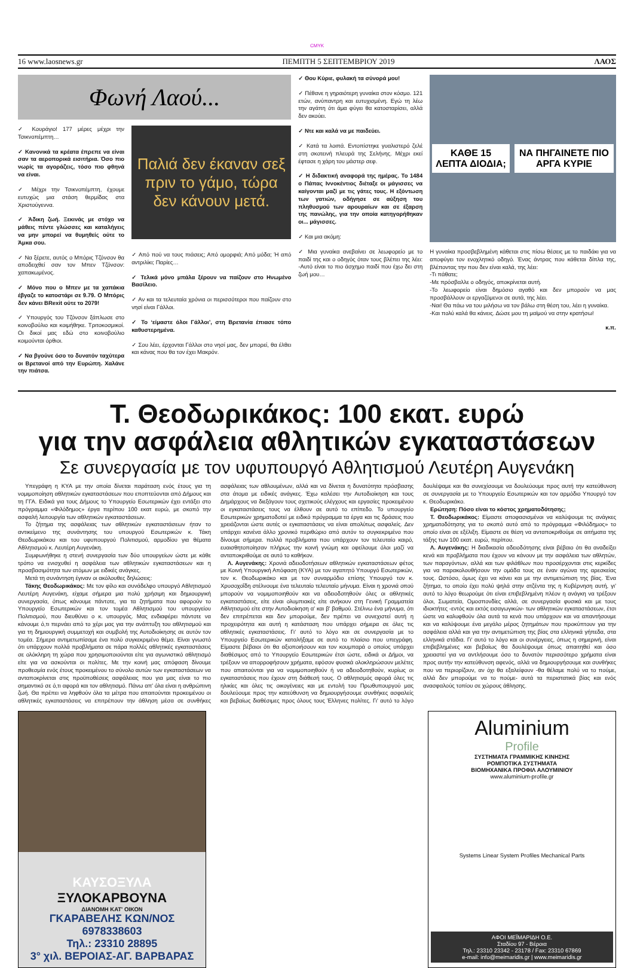CMYK
16 www.laosnews.gr ΠΕΜΠΤΗ 5 ΣΕΠΤΕΜΒΡΙΟΥ 2019 ΛΑΟΣ
Φωνή Λαού...
✓ Κουράγιο! 177 μέρες μέχρι την Τσικνοπέμπτη…
✓ Κανονικά τα κρέατα έπρεπε να είναι σαν τα αεροπορικά εισιτήρια. Όσο πιο νωρίς τα αγοράζεις, τόσο πιο φθηνά να είναι.
✓ Μέχρι την Τσικνοπέμπτη, έχουμε ευτυχώς μια στάση θερμίδας στα Χριστούγεννα.
✓ Άδικη ζωή. Ξεκινάς με στόχο να μάθεις πέντε γλώσσες και καταλήγεις να μην μπορεί να θυμηθείς ούτε το Άμκα σου.
✓ Να ξέρετε, αυτός ο Μπόρις Τζόνσον θα αποδειχθεί σαν τον Μπεν Τζόνσον: χαπακωμένος.
✓ Μόνο που ο Μπεν με τα χαπάκια έβγαζε το κατοστάρι σε 9.79. Ο Μπόρις δεν κάνει BRexit ούτε το 2079!
✓ Υπουργός του Τζόνσον ξάπλωσε στο κοινοβούλιο και κοιμήθηκε. Τριτοκοσμικοί. Οι δικοί μας εδώ στο κοινοβούλιο κοιμούνται όρθιοι.
✓ Να βγούνε όσο το δυνατόν ταχύτερα οι Βρετανοί από την Ευρώπη. Χαλάνε την πιάτσα.
Παλιά δεν έκαναν σεξ πριν το γάμο, τώρα δεν κάνουν μετά.
✓ Από πού να τους πιάσεις; Από ομορφιά; Από μόδα; Ή από αντριλίκι; Παρίες…
✓ Τελικά μόνο μπάλα ξέρουν να παίζουν στο Ηνωμένο Βασίλειο.
✓ Αν και τα τελευταία χρόνια οι περισσότεροι που παίζουν στο νησί είναι Γάλλοι.
✓ Το ‘είμαστε όλοι Γάλλοι’, στη Βρετανία έπιασε τόπο καθυστερημένα.
✓ Σου λέει, έρχονται Γάλλοι στο νησί μας, δεν μπορεί, θα έλθει και κάνας που θα τον έχει Μακρόν.
✓ Θου Κύριε, φυλακή τα σύνορά μου!
✓ Πέθανε η γηραιότερη γυναίκα στον κόσμο. 121 ετών, ανύπαντρη και ευτυχισμένη. Εγώ τη λέω την αγάπη ότι άμα φύγει θα κατοσταρίσει, αλλά δεν ακούει.
✓ Ντε και καλά να με παιδεύει.
✓ Κατά τα λοιπά. Εντοπίστηκε γυαλιστερό ζελέ στη σκοτεινή πλευρά της Σελήνης. Μέχρι εκεί έφτασε η χάρη του μάστερ σεφ.
✓ Η διδακτική αναφορά της ημέρας. Το 1484 ο Πάπας Ιννοκέντιος διέταξε οι μάγισσες να καίγονται μαζί με τις γάτες τους. Η εξόντωση των γατιών, οδήγησε σε αύξηση του πληθυσμού των αρουραίων και σε έξαρση της πανώλης, για την οποία κατηγορήθηκαν οι... μάγισσες.
✓ Και μια ακόμη:
✓ Μια γυναίκα ανεβαίνει σε λεωφορείο με το παιδί της και ο οδηγός όταν τους βλέπει της λέει: -Αυτό είναι το πιο άσχημο παιδί που έχω δει στη ζωή μου…
ΚΑΘΕ 15 ΛΕΠΤΑ ΔΙΟΔΙΑ; ΝΑ ΠΗΓΑΙΝΕΤΕ ΠΙΟ ΑΡΓΑ ΚΥΡΙΕ
Η γυναίκα προσβεβλημένη κάθεται στις πίσω θέσεις με το παιδάκι για να αποφύγει τον ενοχλητικό οδηγό. Ένας άντρας που κάθεται δίπλα της, βλέποντας την που δεν είναι καλά, της λέει:
-Τι πάθατε;
-Με πρόσβαλλε ο οδηγός, αποκρίνεται αυτή.
-Το λεωφορείο είναι δημόσιο αγαθό και δεν μπορούν να μας προσβάλλουν οι εργαζόμενοι σε αυτά, της λέει.
-Ναι! Θα πάω να του μιλήσω να τον βάλω στη θέση του, λέει η γυναίκα.
-Και πολύ καλά θα κάνεις. Δώσε μου τη μαϊμού να στην κρατήσω!
κ.π.
Τ. Θεοδωρικάκος: 100 εκατ. ευρώ
για την ασφάλεια αθλητικών εγκαταστάσεων
Σε συνεργασία με τον υφυπουργό Αθλητισμού Λευτέρη Αυγενάκη
Υπεγράφη η ΚΥΑ με την οποία δίνεται παράταση ενός έτους για τη νομιμοποίηση αθλητικών εγκαταστάσεων που εποπτεύονται από Δήμους και τη ΓΓΑ. Ειδικά για τους Δήμους το Υπουργείο Εσωτερικών έχει εντάξει στο πρόγραμμα «Φιλόδημος» έργα περίπου 100 εκατ ευρώ, με σκοπό την ασφαλή λειτουργία των αθλητικών εγκαταστάσεων.
Το ζήτημα της ασφάλειας των αθλητικών εγκαταστάσεων ήταν το αντικείμενο της συνάντησης του υπουργού Εσωτερικών κ. Τάκη Θεοδωρικάκου και του υφυπουργού Πολιτισμού, αρμοδίου για θέματα Αθλητισμού κ. Λευτέρη Αυγενάκη.
Συμφωνήθηκε η στενή συνεργασία των δύο υπουργείων ώστε με κάθε τρόπο να ενισχυθεί η ασφάλεια των αθλητικών εγκαταστάσεων και η προσβασιμότητα των ατόμων με ειδικές ανάγκες.
Μετά τη συνάντηση έγιναν οι ακόλουθες δηλώσεις:
Τάκης Θεοδωρικάκος: Με τον φίλο και συνάδελφο υπουργό Αθλητισμού Λευτέρη Αυγενάκη, είχαμε σήμερα μια πολύ χρήσιμη και δημιουργική συνεργασία, όπως κάνουμε πάντοτε, για τα ζητήματα που αφορούν το Υπουργείο Εσωτερικών και τον τομέα Αθλητισμού του υπουργείου Πολιτισμού, που διευθύνει ο κ. υπουργός. Μας ενδιαφέρει πάντοτε να κάνουμε ό,τι περνάει από το χέρι μας για την ανάπτυξη του αθλητισμού και για τη δημιουργική συμμετοχή και συμβολή της Αυτοδιοίκησης σε αυτόν τον τομέα. Σήμερα αντιμετωπίσαμε ένα πολύ συγκεκριμένο θέμα. Είναι γνωστό ότι υπάρχουν πολλά προβλήματα σε πάρα πολλές αθλητικές εγκαταστάσεις σε ολόκληρη τη χώρα που χρησιμοποιούνται είτε για αγωνιστικό αθλητισμό είτε για να ασκούνται οι πολίτες. Με την κοινή μας απόφαση δίνουμε προθεσμία ενός έτους προκειμένου το σύνολο αυτών των εγκαταστάσεων να ανταποκρίνεται στις προϋποθέσεις ασφάλειας που για μας είναι το πιο σημαντικό σε ό,τι αφορά και τον αθλητισμό. Πάνω απ' όλα είναι η ανθρώπινη ζωή. Θα πρέπει να ληφθούν όλα τα μέτρα που απαιτούνται προκειμένου οι αθλητικές εγκαταστάσεις να επιτρέπουν την άθληση μέσα σε συνθήκες ασφάλειας των αθλουμένων, αλλά και να δίνεται η δυνατότητα πρόσβασης στα άτομα με ειδικές ανάγκες. Έχω καλέσει την Αυτοδιοίκηση και τους Δημάρχους να διεξάγουν τους σχετικούς ελέγχους και εργασίες προκειμένου οι εγκαταστάσεις τους να έλθουν σε αυτό το επίπεδο. Το υπουργείο Εσωτερικών χρηματοδοτεί με ειδικό πρόγραμμα τα έργα και τις δράσεις που χρειάζονται ώστε αυτές οι εγκαταστάσεις να είναι απολύτως ασφαλείς. Δεν υπάρχει κανένα άλλο χρονικό περιθώριο από αυτόν το συγκεκριμένο που δίνουμε σήμερα. πολλά προβλήματα που υπάρχουν τον τελευταίο καιρό, ευαισθητοποίησαν πλήρως την κοινή γνώμη και οφείλουμε όλοι μαζί να ανταποκριθούμε σε αυτό το καθήκον.
Λ. Αυγενάκης: Χρονιά αδειοδοτήσεων αθλητικών εγκαταστάσεων φέτος με Κοινή Υπουργική Απόφαση (ΚΥΑ) με τον αγαπητό Υπουργό Εσωτερικών, τον κ. Θεοδωρικάκο και με τον συναρμόδιο επίσης Υπουργό τον κ. Χρυσοχοΐδη στέλνουμε ένα τελευταίο τελευταίο μήνυμα. Είναι η χρονιά οπού μπορούν να νομιμοποιηθούν και να αδειοδοτηθούν όλες οι αθλητικές εγκαταστάσεις, είτε είναι ολυμπιακές είτε ανήκουν στη Γενική Γραμματεία Αθλητισμού είτε στην Αυτοδιοίκηση α' και β' βαθμού. Στέλνω ένα μήνυμα, ότι δεν επιτρέπεται και δεν μπορούμε, δεν πρέπει να συνεχιστεί αυτή η προχειρότητα και αυτή η κατάσταση που υπάρχει σήμερα σε όλες τις αθλητικές εγκαταστάσεις. Γι' αυτό το λόγο και σε συνεργασία με το Υπουργείο Εσωτερικών καταλήξαμε σε αυτό το πλαίσιο που υπεγράφη. Είμαστε βέβαιοι ότι θα αξιοποιήσουν και τον κουμπαρά ο οποίος υπάρχει διαθέσιμος από το Υπουργείο Εσωτερικών έτσι ώστε, ειδικά οι Δήμοι, να τρέξουν να απορροφήσουν χρήματα, εφόσον φυσικά ολοκληρώσουν μελέτες που απαιτούνται για να νομιμοποιηθούν ή να αδειοδοτηθούν, κυρίως οι εγκαταστάσεις που έχουν στη διάθεσή τους. Ο αθλητισμός αφορά όλες τις ηλικίες και όλες τις οικογένειες και με εντολή του Πρωθυπουργού μας δουλεύουμε προς την κατεύθυνση να δημιουργήσουμε συνθήκες ασφαλείς και βεβαίως διαθέσιμες προς όλους τους Έλληνες πολίτες. Γι' αυτό το λόγο δουλέψαμε και θα συνεχίσουμε να δουλεύουμε προς αυτή την κατεύθυνση σε συνεργασία με το Υπουργείο Εσωτερικών και τον αρμόδιο Υπουργό τον κ. Θεοδωρικάκο.
Ερώτηση: Πόσο είναι το κόστος χρηματοδότησης;
Τ. Θεοδωρικάκος: Είμαστε αποφασισμένοι να καλύψουμε τις ανάγκες χρηματοδότησης για το σκοπό αυτό από το πρόγραμμα «Φιλόδημος» το οποίο είναι σε εξέλιξη. Είμαστε σε θέση να ανταποκριθούμε σε αιτήματα της τάξης των 100 εκατ. ευρώ, περίπου.
Λ. Αυγενάκης: Η διαδικασία αδειοδότησης είναι βέβαιο ότι θα αναδείξει κενά και προβλήματα που έχουν να κάνουν με την ασφάλεια των αθλητών, των παραγόντων, αλλά και των φιλάθλων που προσέρχονται στις κερκίδες για να παρακολουθήσουν την ομάδα τους σε έναν αγώνα της αρεσκείας τους. Ωστόσο, όμως έχει να κάνει και με την αντιμετώπιση της βίας. Ένα ζήτημα, το οποίο έχει πολύ ψηλά στην ατζέντα της η Κυβέρνηση αυτή, γι' αυτό το λόγο θεωρούμε ότι είναι επιβεβλημένη πλέον η ανάγκη να τρέξουν όλοι, Σωματεία, Ομοσπονδίες αλλά, σε συνεργασία φυσικά και με τους ιδιοκτήτες -εντός και εκτός εισαγωγικών- των αθλητικών εγκαταστάσεων, έτσι ώστε να καλυφθούν όλα αυτά τα κενά που υπάρχουν και να απαντήσουμε και να καλύψουμε ένα μεγάλο μέρος ζητημάτων που προκύπτουν για την ασφάλεια αλλά και για την αντιμετώπιση της βίας στα ελληνικά γήπεδα, στα ελληνικά στάδια. Γι' αυτό το λόγο και οι συνέργειες, όπως η σημερινή, είναι επιβεβλημένες και βεβαίως θα δουλέψουμε όπως απαιτηθεί και όσο χρειαστεί για να αντλήσουμε όσο το δυνατόν περισσότερο χρήματα είναι προς αυτήν την κατεύθυνση αφενός, αλλά να δημιουργήσουμε και συνθήκες που να περιορίζουν, αν όχι θα εξαλείφουν -θα θέλαμε πολύ να το πούμε, αλλά δεν μπορούμε να το πούμε- αυτά τα περιστατικά βίας και ενός ανασφαλούς τοπίου σε χώρους άθλησης.
ΚΑΥΣΟΞΥΛΑ
ΞΥΛΟΚΑΡΒΟΥΝΑ
ΔΙΑΝΟΜΗ ΚΑΤ' ΟΙΚΟΝ
ΓΚΑΡΑΒΕΛΗΣ ΚΩΝ/ΝΟΣ
6978338603
Τηλ.: 23310 28895
3° χιλ. ΒΕΡΟΙΑΣ-ΑΓ. ΒΑΡΒΑΡΑΣ
Aluminium
Profile
ΣΥΣΤΗΜΑΤΑ ΓΡΑΜΜΙΚΗΣ ΚΙΝΗΣΗΣ
ΡΟΜΠΟΤΙΚΑ ΣΥΣΤΗΜΑΤΑ
ΒΙΟΜΗΧΑΝΙΚΑ ΠΡΟΦΙΛ ΑΛΟΥΜΙΝΙΟΥ
www.aluminium-profile.gr
Systems Linear System Profiles Mechanical Parts
ΑΦΟΙ ΜΕΪΜΑΡΙΔΗ Ο.Ε.
Σταδίου 97 - Βέροια
Τηλ.: 23310 23342 - 23178 / Fax: 23310 67869
e-mail: info@meimaridis.gr | www.meimaridis.gr